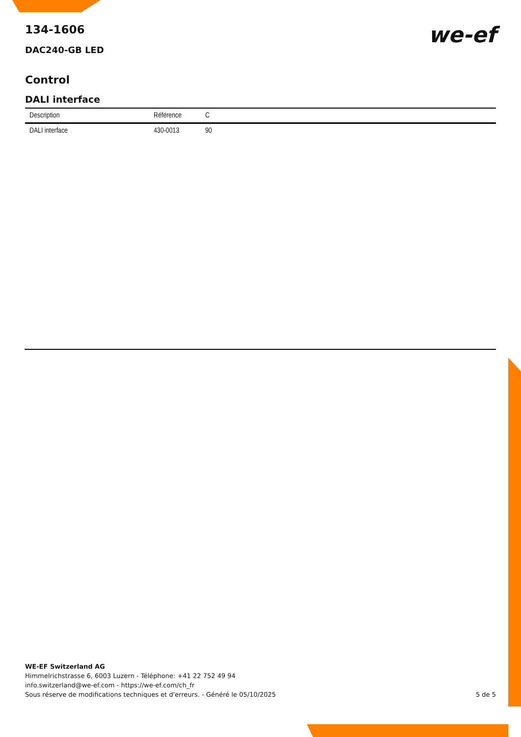we-ef
134-1606
DAC240-GB LED
Control
DALI interface
| Description | Référence | C |
| --- | --- | --- |
| DALI interface | 430-0013 | 90 |
WE-EF Switzerland AG
Himmelrichstrasse 6, 6003 Luzern - Téléphone: +41 22 752 49 94
info.switzerland@we-ef.com - https://we-ef.com/ch_fr
Sous réserve de modifications techniques et d'erreurs. - Généré le 05/10/2025
5 de 5